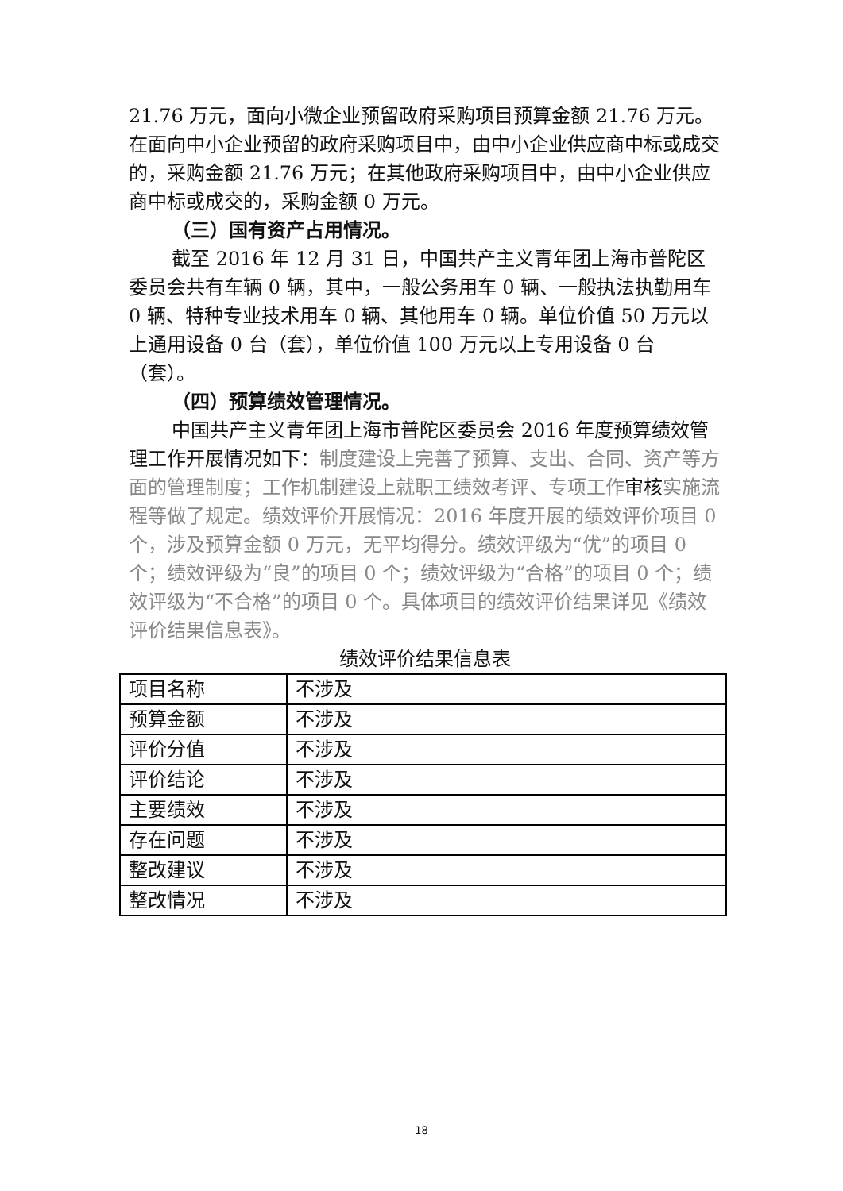21.76 万元，面向小微企业预留政府采购项目预算金额 21.76 万元。在面向中小企业预留的政府采购项目中，由中小企业供应商中标或成交的，采购金额 21.76 万元；在其他政府采购项目中，由中小企业供应商中标或成交的，采购金额 0 万元。
（三）国有资产占用情况。
截至 2016 年 12 月 31 日，中国共产主义青年团上海市普陀区委员会共有车辆 0 辆，其中，一般公务用车 0 辆、一般执法执勤用车 0 辆、特种专业技术用车 0 辆、其他用车 0 辆。单位价值 50 万元以上通用设备 0 台（套），单位价值 100 万元以上专用设备 0 台（套）。
（四）预算绩效管理情况。
中国共产主义青年团上海市普陀区委员会 2016 年度预算绩效管理工作开展情况如下：制度建设上完善了预算、支出、合同、资产等方面的管理制度；工作机制建设上就职工绩效考评、专项工作审核实施流程等做了规定。绩效评价开展情况：2016 年度开展的绩效评价项目 0 个，涉及预算金额 0 万元，无平均得分。绩效评级为“优”的项目 0 个；绩效评级为“良”的项目 0 个；绩效评级为“合格”的项目 0 个；绩效评级为“不合格”的项目 0 个。具体项目的绩效评价结果详见《绩效评价结果信息表》。
绩效评价结果信息表
| 项目名称 | 不涉及 |
| 预算金额 | 不涉及 |
| 评价分值 | 不涉及 |
| 评价结论 | 不涉及 |
| 主要绩效 | 不涉及 |
| 存在问题 | 不涉及 |
| 整改建议 | 不涉及 |
| 整改情况 | 不涉及 |
18